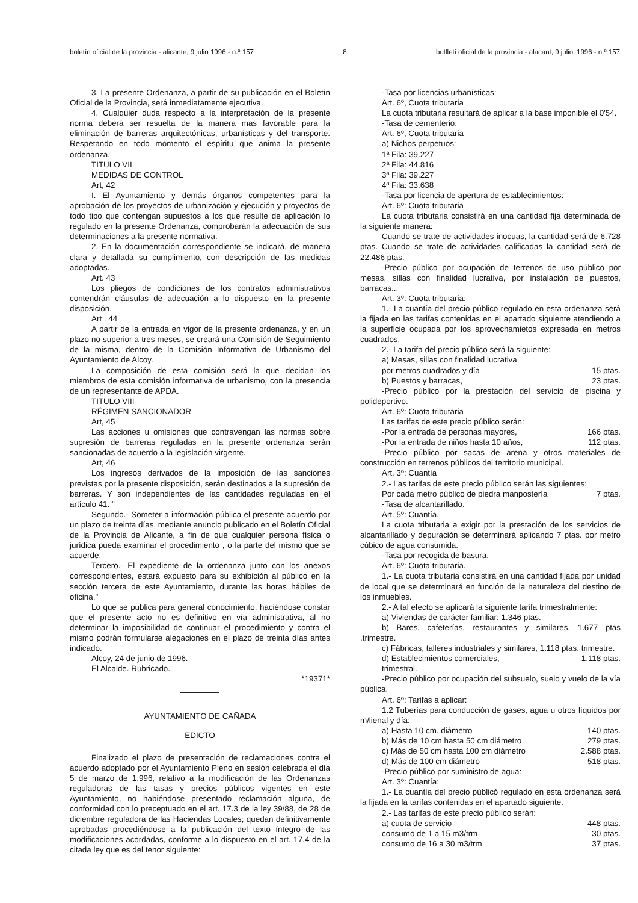boletín oficial de la provincia - alicante, 9 julio 1996 - n.º 157 8 butlletí oficial de la província - alacant, 9 juliol 1996 - n.º 157
3. La presente Ordenanza, a partir de su publicación en el Boletín Oficial de la Provincia, será inmediatamente ejecutiva.
4. Cualquier duda respecto a la interpretación de la presente norma deberá ser resuelta de la manera mas favorable para la eliminación de barreras arquitectónicas, urbanísticas y del transporte. Respetando en todo momento el espíritu que anima la presente ordenanza.
TITULO VII
MEDIDAS DE CONTROL
Art, 42
I. El Ayuntamiento y demás órganos competentes para la aprobación de los proyectos de urbanización y ejecución y proyectos de todo tipo que contengan supuestos a los que resulte de aplicación lo regulado en la presente Ordenanza, comprobarán la adecuación de sus determinaciones a la presente normativa.
2. En la documentación correspondiente se indicará, de manera clara y detallada su cumplimiento, con descripción de las medidas adoptadas.
Art. 43
Los pliegos de condiciones de los contratos administrativos contendrán cláusulas de adecuación a lo dispuesto en la presente disposición.
Art . 44
A partir de la entrada en vigor de la presente ordenanza, y en un plazo no superior a tres meses, se creará una Comisión de Seguimiento de la misma, dentro de la Comisión Informativa de Urbanismo del Ayuntamiento de Alcoy.
La composición de esta comisión será la que decidan los miembros de esta comisión informativa de urbanismo, con la presencia de un representante de APDA.
TITULO VIII
RÉGIMEN SANCIONADOR
Art, 45
Las acciones u omisiones que contravengan las normas sobre supresión de barreras reguladas en la presente ordenanza serán sancionadas de acuerdo a la legislación virgente.
Art, 46
Los ingresos derivados de la imposición de las sanciones previstas por la presente disposición, serán destinados a la supresión de barreras. Y son independientes de las cantidades reguladas en el artículo 41. "
Segundo.- Someter a información pública el presente acuerdo por un plazo de treinta días, mediante anuncio publicado en el Boletín Oficial de la Provincia de Alicante, a fin de que cualquier persona física o jurídica pueda examinar el procedimiento , o la parte del mismo que se acuerde.
Tercero.- El expediente de la ordenanza junto con los anexos correspondientes, estará expuesto para su exhibición al público en la sección tercera de este Ayuntamiento, durante las horas hábiles de oficina."
Lo que se publica para general conocimiento, haciéndose constar que el presente acto no es definitivo en vía administrativa, al no determinar la imposibilidad de continuar el procedimiento y contra el mismo podrán formularse alegaciones en el plazo de treinta días antes indicado.
Alcoy, 24 de junio de 1996.
El Alcalde. Rubricado.
*19371*
AYUNTAMIENTO DE CAÑADA
EDICTO
Finalizado el plazo de presentación de reclamaciones contra el acuerdo adoptado por el Ayuntamiento Pleno en sesión celebrada el día 5 de marzo de 1.996, relativo a la modificación de las Ordenanzas reguladoras de las tasas y precios públicos vigentes en este Ayuntamiento, no habiéndose presentado reclamación alguna, de conformidad con lo preceptuado en el art. 17.3 de la ley 39/88, de 28 de diciembre reguladora de las Haciendas Locales; quedan definitivamente aprobadas procediéndose a la publicación del texto íntegro de las modificaciones acordadas, conforme a lo dispuesto en el art. 17.4 de la citada ley que es del tenor siguiente:
-Tasa por licencias urbanísticas:
Art. 6º, Cuota tributaria
La cuota tributaria resultará de aplicar a la base imponible el 0'54.
-Tasa de cementerio:
Art. 6º, Cuota tributaria
a) Nichos perpetuos:
1ª Fila: 39.227
2ª Fila: 44.816
3ª Fila: 39.227
4ª Fila: 33.638
-Tasa por licencia de apertura de establecimientos:
Art. 6º: Cuota tributaria
La cuota tributaria consistirá en una cantidad fija determinada de la siguiente manera:
Cuando se trate de actividades inocuas, la cantidad será de 6.728 ptas. Cuando se trate de actividades calificadas la cantidad será de 22.486 ptas.
-Precio público por ocupación de terrenos de uso público por mesas, sillas con finalidad lucrativa, por instalación de puestos, barracas...
Art. 3º: Cuota tributaria:
1.- La cuantía del precio público regulado en esta ordenanza será la fijada en las tarifas contenidas en el apartado siguiente atendiendo a la superficie ocupada por los aprovechamietos expresada en metros cuadrados.
2.- La tarifa del precio público será la siguiente:
a) Mesas, sillas con finalidad lucrativa
por metros cuadrados y día 15 ptas.
b) Puestos y barracas, 23 ptas.
-Precio público por la prestación del servicio de piscina y polideportivo.
Art. 6º: Cuota tributaria
Las tarifas de este precio público serán:
-Por la entrada de personas mayores, 166 ptas.
-Por la entrada de niños hasta 10 años, 112 ptas.
-Precio público por sacas de arena y otros materiales de construcción en terrenos públicos del territorio municipal.
Art. 3º: Cuantía
2.- Las tarifas de este precio público serán las siguientes:
Por cada metro público de piedra manpostería 7 ptas.
-Tasa de alcantarillado.
Art. 5º: Cuantía.
La cuota tributaria a exigir por la prestación de los servicios de alcantarillado y depuración se determinará aplicando 7 ptas. por metro cúbico de agua consumida.
-Tasa por recogida de basura.
Art. 6º: Cuota tributaria.
1.- La cuota tributaria consistirá en una cantidad fijada por unidad de local que se determinará en función de la naturaleza del destino de los inmuebles.
2.- A tal efecto se aplicará la siguiente tarifa trimestralmente:
a) Viviendas de carácter familiar: 1.346 ptas.
b) Bares, cafeterías, restaurantes y similares, 1.677 ptas .trimestre.
c) Fábricas, talleres industriales y similares, 1.118 ptas. trimestre.
d) Establecimientos comerciales, 1.118 ptas.
trimestral.
-Precio público por ocupación del subsuelo, suelo y vuelo de la vía pública.
Art. 6º: Tarifas a aplicar:
1.2 Tuberías para conducción de gases, agua u otros líquidos por m/lienal y día:
a) Hasta 10 cm. diámetro 140 ptas.
b) Más de 10 cm hasta 50 cm diámetro 279 ptas.
c) Más de 50 cm hasta 100 cm diámetro 2.588 ptas.
d) Más de 100 cm diámetro 518 ptas.
-Precio público por suministro de agua:
Art. 3º: Cuantía:
1.- La cuantía del precio públicò regulado en esta ordenanza será la fijada en la tarifas contenidas en el apartado siguiente.
2.- Las tarifas de este precio público serán:
a) cuota de servicio 448 ptas.
consumo de 1 a 15 m3/trm 30 ptas.
consumo de 16 a 30 m3/trm 37 ptas.